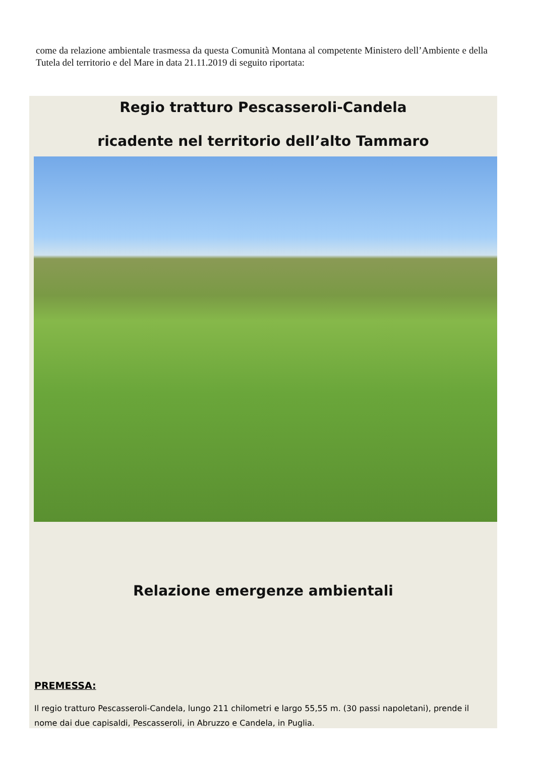come da relazione ambientale trasmessa da questa Comunità Montana al competente Ministero dell’Ambiente e della Tutela del territorio e del Mare in data 21.11.2019 di seguito riportata:
Regio tratturo Pescasseroli-Candela
ricadente nel territorio dell’alto Tammaro
Relazione emergenze ambientali
PREMESSA:
Il regio tratturo Pescasseroli-Candela, lungo 211 chilometri e largo 55,55 m. (30 passi napoletani), prende il nome dai due capisaldi, Pescasseroli, in Abruzzo e Candela, in Puglia.